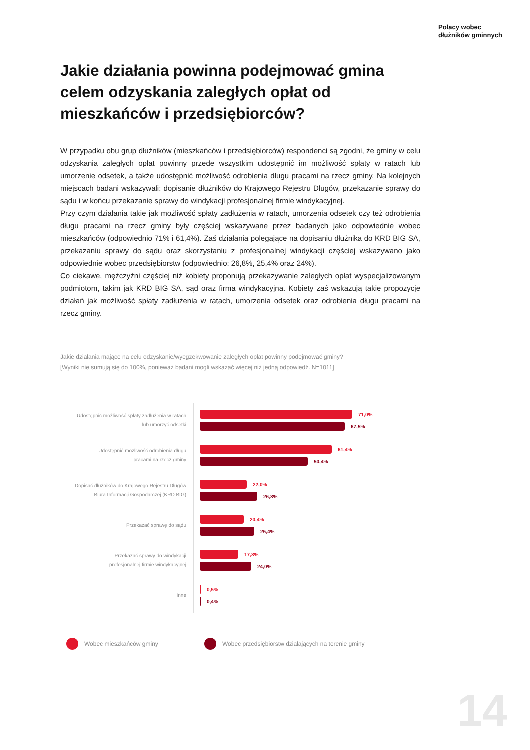Polacy wobec
dłużników gminnych
Jakie działania powinna podejmować gmina celem odzyskania zaległych opłat od mieszkańców i przedsiębiorców?
W przypadku obu grup dłużników (mieszkańców i przedsiębiorców) respondenci są zgodni, że gminy w celu odzyskania zaległych opłat powinny przede wszystkim udostępnić im możliwość spłaty w ratach lub umorzenie odsetek, a także udostępnić możliwość odrobienia długu pracami na rzecz gminy. Na kolejnych miejscach badani wskazywali: dopisanie dłużników do Krajowego Rejestru Długów, przekazanie sprawy do sądu i w końcu przekazanie sprawy do windykacji profesjonalnej firmie windykacyjnej.
Przy czym działania takie jak możliwość spłaty zadłużenia w ratach, umorzenia odsetek czy też odrobienia długu pracami na rzecz gminy były częściej wskazywane przez badanych jako odpowiednie wobec mieszkańców (odpowiednio 71% i 61,4%). Zaś działania polegające na dopisaniu dłużnika do KRD BIG SA, przekazaniu sprawy do sądu oraz skorzystaniu z profesjonalnej windykacji częściej wskazywano jako odpowiednie wobec przedsiębiorstw (odpowiednio: 26,8%, 25,4% oraz 24%).
Co ciekawe, mężczyźni częściej niż kobiety proponują przekazywanie zaległych opłat wyspecjalizowanym podmiotom, takim jak KRD BIG SA, sąd oraz firma windykacyjna. Kobiety zaś wskazują takie propozycje działań jak możliwość spłaty zadłużenia w ratach, umorzenia odsetek oraz odrobienia długu pracami na rzecz gminy.
Jakie działania mające na celu odzyskanie/wyegzekwowanie zaległych opłat powinny podejmować gminy?
[Wyniki nie sumują się do 100%, ponieważ badani mogli wskazać więcej niż jedną odpowiedź. N=1011]
Udostępnić możliwość spłaty zadłużenia w ratach
lub umorzyć odsetki
71,0%
67,5%
Udostępnić możliwość odrobienia długu
pracami na rzecz gminy
61,4%
50,4%
Dopisać dłużników do Krajowego Rejestru Długów
Biura Informacji Gospodarczej (KRD BIG)
22,0%
26,8%
Przekazać sprawę do sądu
20,4%
25,4%
Przekazać sprawy do windykacji
profesjonalnej firmie windykacyjnej
17,8%
24,0%
Inne
0,5%
0,4%
Wobec mieszkańców gminy Wobec przedsiębiorstw działających na terenie gminy
14